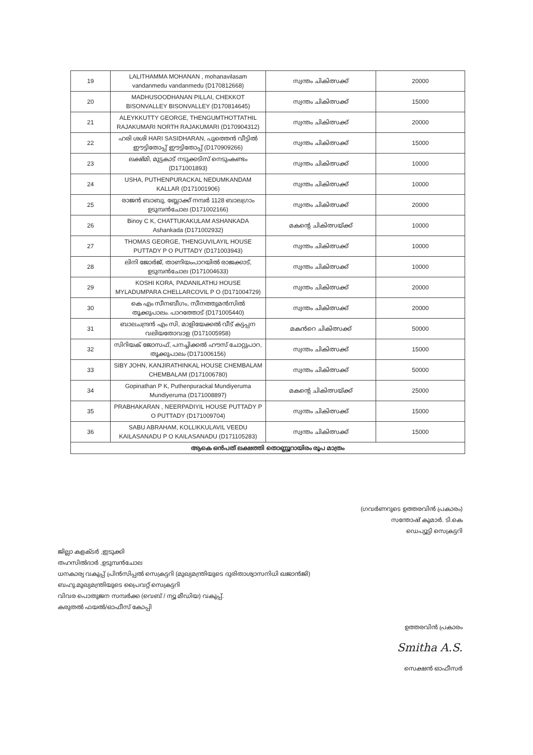| 19 | LALITHAMMA MOHANAN , mohanavilasam vandanmedu vandanmedu (D170812668) | സ്വന്തം ചികിത്സക്ക് | 20000 |
| 20 | MADHUSOODHANAN PILLAI, CHEKKOT BISONVALLEY BISONVALLEY (D170814645) | സ്വന്തം ചികിത്സക്ക് | 15000 |
| 21 | ALEYKKUTTY GEORGE, THENGUMTHOTTATHIL RAJAKUMARI NORTH RAJAKUMARI (D170904312) | സ്വന്തം ചികിത്സക്ക് | 20000 |
| 22 | ഹരി ശശി HARI SASIDHARAN, പുത്തെൻ വീട്ടിൽ ഈട്ടിതോപ്പ് ഈട്ടിതോപ്പ് (D170909266) | സ്വന്തം ചികിത്സക്ക് | 15000 |
| 23 | ലക്ഷ്മി, മുട്ടകാട് നടുക്കടിസ് നെടുംകണ്ടം (D171001893) | സ്വന്തം ചികിത്സക്ക് | 10000 |
| 24 | USHA, PUTHENPURACKAL NEDUMKANDAM KALLAR (D171001906) | സ്വന്തം ചികിത്സക്ക് | 10000 |
| 25 | രാജൻ ബാബു, ബ്ലോക്ക് നമ്പർ 1128 ബാലഗ്രാം ഉടുമ്പൻചോല (D171002166) | സ്വന്തം ചികിത്സക്ക് | 20000 |
| 26 | Binoy C K, CHATTUKAKULAM ASHANKADA Ashankada (D171002932) | മകന്റെ ചികിത്സയ്ക്ക് | 10000 |
| 27 | THOMAS GEORGE, THENGUVILAYIL HOUSE PUTTADY P O PUTTADY (D171003943) | സ്വന്തം ചികിത്സക്ക് | 10000 |
| 28 | ലിനി ജോർജ്, താണിയംപാറയിൽ രാജക്കാട്, ഉടുമ്പൻചോല (D171004633) | സ്വന്തം ചികിത്സക്ക് | 10000 |
| 29 | KOSHI KORA, PADANILATHU HOUSE MYLADUMPARA CHELLARCOVIL P O (D171004729) | സ്വന്തം ചികിത്സക്ക് | 20000 |
| 30 | കെ എം സീനബീഗം, സീനത്തുമൻസിൽ തൂക്കുപാലം. പാറത്തോട് (D171005440) | സ്വന്തം ചികിത്സക്ക് | 20000 |
| 31 | ബാലചന്ദ്രൻ എം സി, മാളിയേക്കൽ വീട് കട്ടപ്പന വലിയതോവാള (D171005958) | മകൻറെ ചികിത്സക്ക് | 50000 |
| 32 | സിറിയക് ജോസഫ്, പനച്ചിക്കൽ ഹൗസ് ചോറ്റുപാറ, തൂക്കുപാലം (D171006156) | സ്വന്തം ചികിത്സക്ക് | 15000 |
| 33 | SIBY JOHN, KANJIRATHINKAL HOUSE CHEMBALAM CHEMBALAM (D171006780) | സ്വന്തം ചികിത്സക്ക് | 50000 |
| 34 | Gopinathan P K, Puthenpurackal Mundiyeruma Mundiyeruma (D171008897) | മകന്റെ ചികിത്സയ്ക്ക് | 25000 |
| 35 | PRABHAKARAN , NEERPADIYIL HOUSE PUTTADY P O PUTTADY (D171009704) | സ്വന്തം ചികിത്സക്ക് | 15000 |
| 36 | SABU ABRAHAM, KOLLIKKULAVIL VEEDU KAILASANADU P O KAILASANADU (D171105283) | സ്വന്തം ചികിത്സക്ക് | 15000 |
| ആകെ ഒൻപത് ലക്ഷത്തി തൊണ്ണൂറായിരം രൂപ മാത്രം | | | |
(ഗവർണറുടെ ഉത്തരവിൻ പ്രകാരം)
സന്തോഷ് കുമാർ. ടി.കെ
ഡെപ്യൂട്ടി സെക്രട്ടറി
ജില്ലാ കളക്ടർ ,ഇടുക്കി
തഹസിൽദാർ ,ഉടുമ്പൻചോല
ധനകാര്യ വകുപ്പ് പ്രിൻസിപ്പൽ സെക്രട്ടറി (മുഖ്യമന്ത്രിയുടെ ദുരിതാശ്വാസനിധി ഖജാൻജി)
ബഹു.മുഖ്യമന്ത്രിയുടെ പ്രൈവറ്റ് സെക്രട്ടറി
വിവര പൊതുജന സമ്പർക്ക (വെബ് / ന്യൂ മീഡിയ) വകുപ്പ്.
കരുതൽ ഫയൽ/ഓഫീസ് കോപ്പി
ഉത്തരവിൻ പ്രകാരം
Smitha A.S.
സെക്ഷൻ ഓഫീസർ